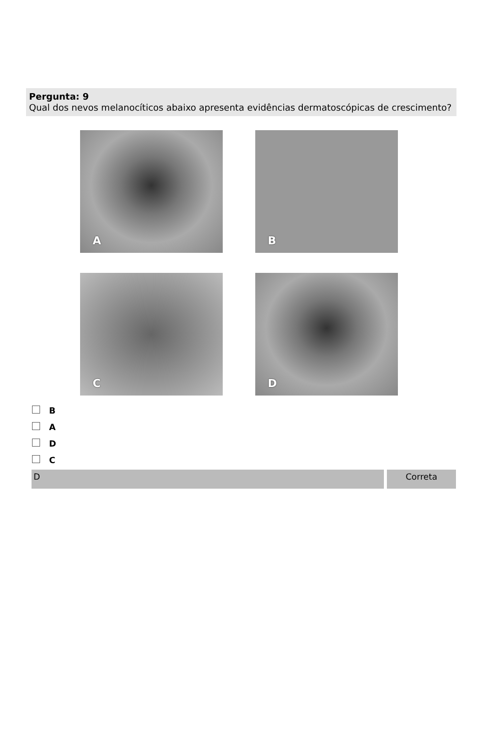Pergunta: 9
Qual dos nevos melanocíticos abaixo apresenta evidências dermatoscópicas de crescimento?
A
B
C
D
B
A
D
C
D Correta